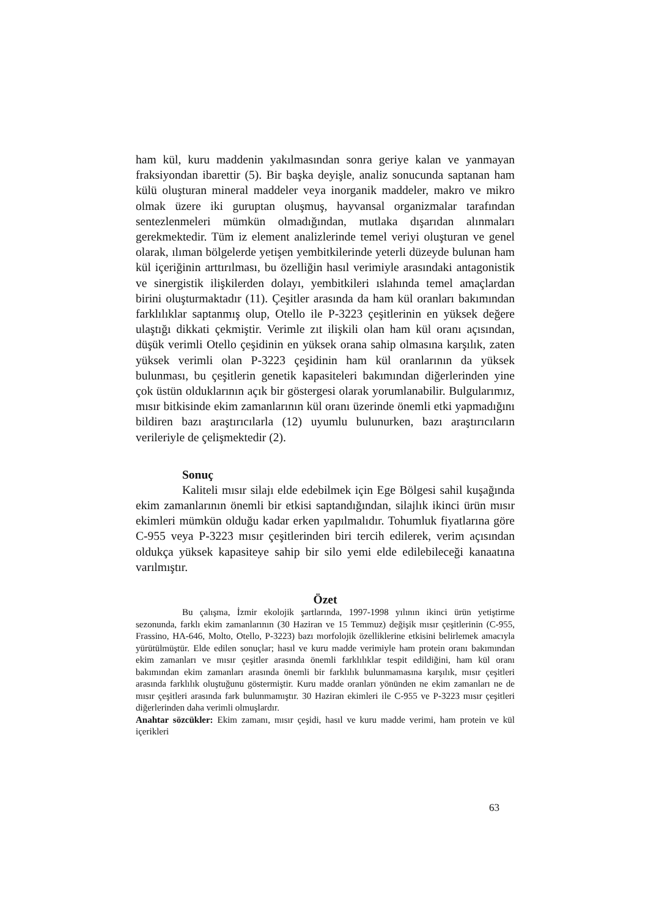ham kül, kuru maddenin yakılmasından sonra geriye kalan ve yanmayan fraksiyondan ibarettir (5). Bir başka deyişle, analiz sonucunda saptanan ham külü oluşturan mineral maddeler veya inorganik maddeler, makro ve mikro olmak üzere iki guruptan oluşmuş, hayvansal organizmalar tarafından sentezlenmeleri mümkün olmadığından, mutlaka dışarıdan alınmaları gerekmektedir. Tüm iz element analizlerinde temel veriyi oluşturan ve genel olarak, ılıman bölgelerde yetişen yembitkilerinde yeterli düzeyde bulunan ham kül içeriğinin arttırılması, bu özelliğin hasıl verimiyle arasındaki antagonistik ve sinergistik ilişkilerden dolayı, yembitkileri ıslahında temel amaçlardan birini oluşturmaktadır (11). Çeşitler arasında da ham kül oranları bakımından farklılıklar saptanmış olup, Otello ile P-3223 çeşitlerinin en yüksek değere ulaştığı dikkati çekmiştir. Verimle zıt ilişkili olan ham kül oranı açısından, düşük verimli Otello çeşidinin en yüksek orana sahip olmasına karşılık, zaten yüksek verimli olan P-3223 çeşidinin ham kül oranlarının da yüksek bulunması, bu çeşitlerin genetik kapasiteleri bakımından diğerlerinden yine çok üstün olduklarının açık bir göstergesi olarak yorumlanabilir. Bulgularımız, mısır bitkisinde ekim zamanlarının kül oranı üzerinde önemli etki yapmadığını bildiren bazı araştırıcılarla (12) uyumlu bulunurken, bazı araştırıcıların verileriyle de çelişmektedir (2).
Sonuç
Kaliteli mısır silajı elde edebilmek için Ege Bölgesi sahil kuşağında ekim zamanlarının önemli bir etkisi saptandığından, silajlık ikinci ürün mısır ekimleri mümkün olduğu kadar erken yapılmalıdır. Tohumluk fiyatlarına göre C-955 veya P-3223 mısır çeşitlerinden biri tercih edilerek, verim açısından oldukça yüksek kapasiteye sahip bir silo yemi elde edilebileceği kanaatına varılmıştır.
Özet
Bu çalışma, İzmir ekolojik şartlarında, 1997-1998 yılının ikinci ürün yetiştirme sezonunda, farklı ekim zamanlarının (30 Haziran ve 15 Temmuz) değişik mısır çeşitlerinin (C-955, Frassino, HA-646, Molto, Otello, P-3223) bazı morfolojik özelliklerine etkisini belirlemek amacıyla yürütülmüştür. Elde edilen sonuçlar; hasıl ve kuru madde verimiyle ham protein oranı bakımından ekim zamanları ve mısır çeşitler arasında önemli farklılıklar tespit edildiğini, ham kül oranı bakımından ekim zamanları arasında önemli bir farklılık bulunmamasına karşılık, mısır çeşitleri arasında farklılık oluştuğunu göstermiştir. Kuru madde oranları yönünden ne ekim zamanları ne de mısır çeşitleri arasında fark bulunmamıştır. 30 Haziran ekimleri ile C-955 ve P-3223 mısır çeşitleri diğerlerinden daha verimli olmuşlardır.
Anahtar sözcükler: Ekim zamanı, mısır çeşidi, hasıl ve kuru madde verimi, ham protein ve kül içerikleri
63